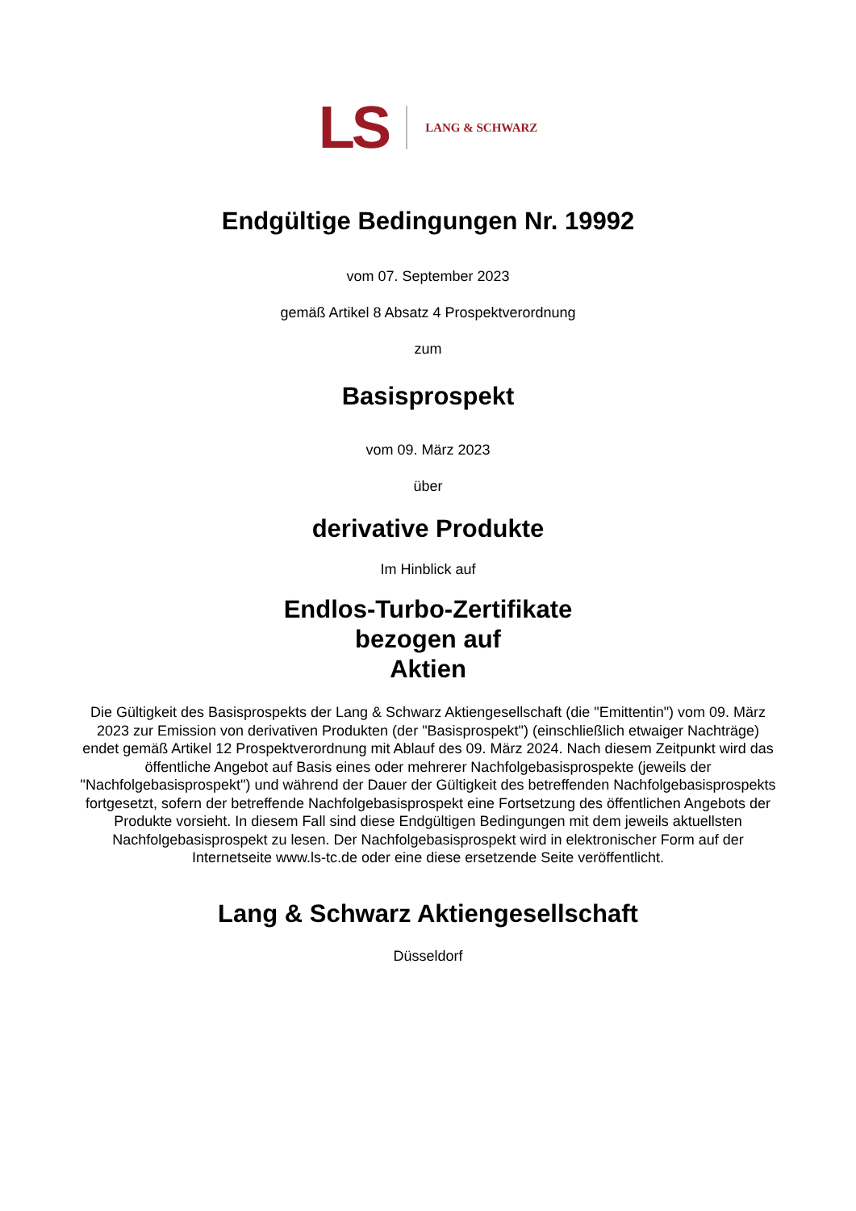LS LANG & SCHWARZ
Endgültige Bedingungen Nr. 19992
vom 07. September 2023
gemäß Artikel 8 Absatz 4 Prospektverordnung
zum
Basisprospekt
vom 09. März 2023
über
derivative Produkte
Im Hinblick auf
Endlos-Turbo-Zertifikate
bezogen auf
Aktien
Die Gültigkeit des Basisprospekts der Lang & Schwarz Aktiengesellschaft (die "Emittentin") vom 09. März 2023 zur Emission von derivativen Produkten (der "Basisprospekt") (einschließlich etwaiger Nachträge) endet gemäß Artikel 12 Prospektverordnung mit Ablauf des 09. März 2024. Nach diesem Zeitpunkt wird das öffentliche Angebot auf Basis eines oder mehrerer Nachfolgebasisprospekte (jeweils der "Nachfolgebasisprospekt") und während der Dauer der Gültigkeit des betreffenden Nachfolgebasisprospekts fortgesetzt, sofern der betreffende Nachfolgebasisprospekt eine Fortsetzung des öffentlichen Angebots der Produkte vorsieht. In diesem Fall sind diese Endgültigen Bedingungen mit dem jeweils aktuellsten Nachfolgebasisprospekt zu lesen. Der Nachfolgebasisprospekt wird in elektronischer Form auf der Internetseite www.ls-tc.de oder eine diese ersetzende Seite veröffentlicht.
Lang & Schwarz Aktiengesellschaft
Düsseldorf